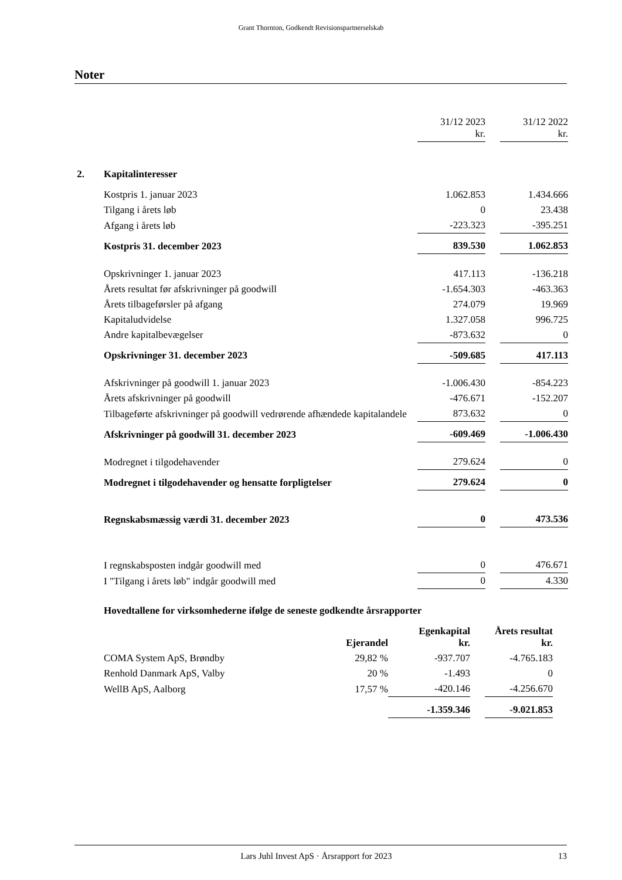Grant Thornton, Godkendt Revisionspartnerselskab
Noter
| | | 31/12 2023 kr. | | 31/12 2022 kr. |
| 2. | Kapitalinteresser | | | |
| | Kostpris 1. januar 2023 | 1.062.853 | | 1.434.666 |
| | Tilgang i årets løb | 0 | | 23.438 |
| | Afgang i årets løb | -223.323 | | -395.251 |
| | Kostpris 31. december 2023 | 839.530 | | 1.062.853 |
| | Opskrivninger 1. januar 2023 | 417.113 | | -136.218 |
| | Årets resultat før afskrivninger på goodwill | -1.654.303 | | -463.363 |
| | Årets tilbageførsler på afgang | 274.079 | | 19.969 |
| | Kapitaludvidelse | 1.327.058 | | 996.725 |
| | Andre kapitalbevægelser | -873.632 | | 0 |
| | Opskrivninger 31. december 2023 | -509.685 | | 417.113 |
| | Afskrivninger på goodwill 1. januar 2023 | -1.006.430 | | -854.223 |
| | Årets afskrivninger på goodwill | -476.671 | | -152.207 |
| | Tilbageførte afskrivninger på goodwill vedrørende afhændede kapitalandele | 873.632 | | 0 |
| | Afskrivninger på goodwill 31. december 2023 | -609.469 | | -1.006.430 |
| | Modregnet i tilgodehavender | 279.624 | | 0 |
| | Modregnet i tilgodehavender og hensatte forpligtelser | 279.624 | | 0 |
| | Regnskabsmæssig værdi 31. december 2023 | 0 | | 473.536 |
| | I regnskabsposten indgår goodwill med | 0 | | 476.671 |
| | I "Tilgang i årets løb" indgår goodwill med | 0 | | 4.330 |
| Hovedtallene for virksomhederne ifølge de seneste godkendte årsrapporter | | | | |
| --- | --- | --- | --- | --- |
| | Ejerandel | Egenkapital kr. | | Årets resultat kr. |
| COMA System ApS, Brøndby | 29,82 % | -937.707 | | -4.765.183 |
| Renhold Danmark ApS, Valby | 20 % | -1.493 | | 0 |
| WellB ApS, Aalborg | 17,57 % | -420.146 | | -4.256.670 |
| | | -1.359.346 | | -9.021.853 |
Lars Juhl Invest ApS · Årsrapport for 2023 13